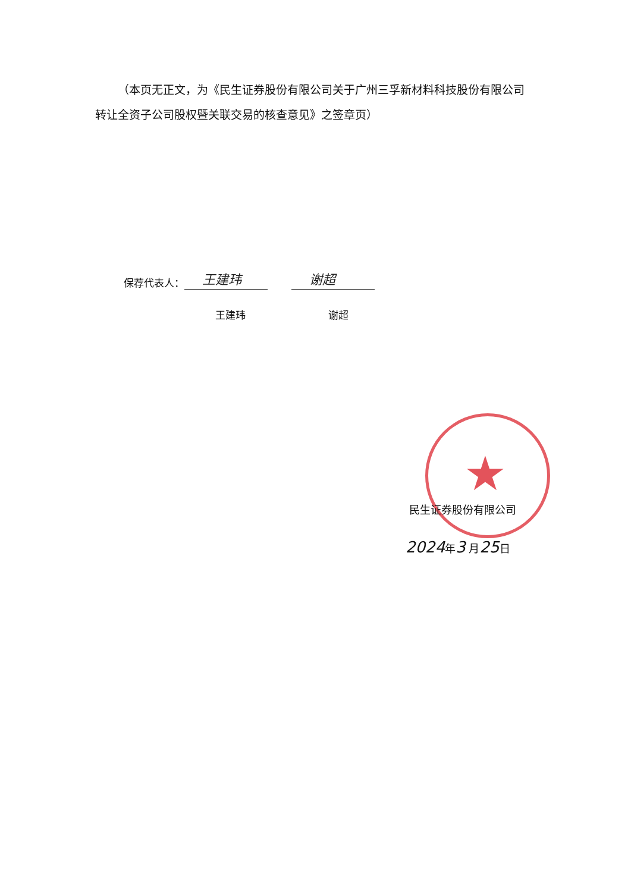★
（本页无正文，为《民生证券股份有限公司关于广州三孚新材料科技股份有限公司转让全资子公司股权暨关联交易的核查意见》之签章页）
保荐代表人： 王建玮 谢超
王建玮 谢超
民生证券股份有限公司
2024年3 月25日